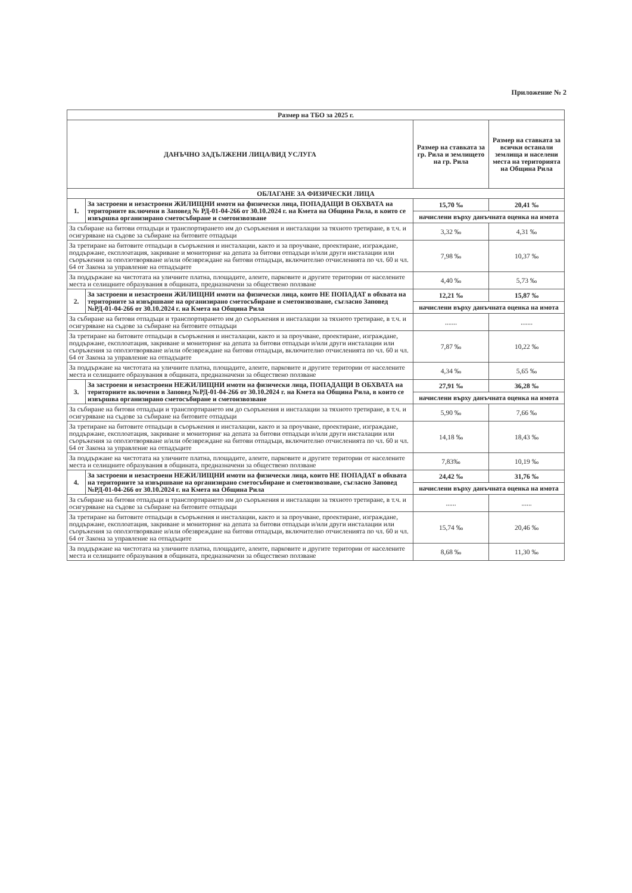Приложение № 2
| Размер на ТБО за 2025 г. | | | |
| --- | --- | --- | --- |
| ДАНЪЧНО ЗАДЪЛЖЕНИ ЛИЦА/ВИД УСЛУГА | | Размер на ставката за гр. Рила и землището на гр. Рила | Размер на ставката за всички останали землища и населени места на територията на Община Рила |
| ОБЛАГАНЕ ЗА ФИЗИЧЕСКИ ЛИЦА | | | |
| 1. | За застроени и незастроени ЖИЛИЩНИ имоти на физически лица, ПОПАДАЩИ В ОБХВАТА на териториите включени в Заповед № РД-01-04-266 от 30.10.2024 г. на Кмета на Община Рила, в които се извършва организирано сметосъбиране и сметоизвозване | 15,70 ‰ | 20,41 ‰ |
| | | начислени върху данъчната оценка на имота | |
| За събиране на битови отпадъци и транспортирането им до съоръжения и инсталации за тяхното третиране, в т.ч. и осигуряване на съдове за събиране на битовите отпадъци | | 3,32 ‰ | 4,31 ‰ |
| За третиране на битовите отпадъци в съоръжения и инсталации, както и за проучване, проектиране, изграждане, поддържане, експлоатация, закриване и мониторинг на депата за битови отпадъци и/или други инсталации или съоръжения за оползотворяване и/или обезвреждане на битови отпадъци, включително отчисленията по чл. 60 и чл. 64 от Закона за управление на отпадъците | | 7,98 ‰ | 10,37 ‰ |
| За поддържане на чистотата на уличните платна, площадите, алеите, парковите и другите територии от населените места и селищните образувания в общината, предназначени за обществено ползване | | 4,40 ‰ | 5,73 ‰ |
| 2. | За застроени и незастроени ЖИЛИЩНИ имоти на физически лица, които НЕ ПОПАДАТ в обхвата на териториите за извършване на организирано сметосъбиране и сметоизвозване, съгласно Заповед №РД-01-04-266 от 30.10.2024 г. на Кмета на Община Рила | 12,21 ‰ | 15,87 ‰ |
| | | начислени върху данъчната оценка на имота | |
| За събиране на битови отпадъци и транспортирането им до съоръжения и инсталации за тяхното третиране, в т.ч. и осигуряване на съдове за събиране на битовите отпадъци | | ....... | ....... |
| За третиране на битовите отпадъци в съоръжения и инсталации, както и за проучване, проектиране, изграждане, поддържане, експлоатация, закриване и мониторинг на депата за битови отпадъци и/или други инсталации или съоръжения за оползотворяване и/или обезвреждане на битови отпадъци, включително отчисленията по чл. 60 и чл. 64 от Закона за управление на отпадъците | | 7,87 ‰ | 10,22 ‰ |
| За поддържане на чистотата на уличните платна, площадите, алеите, парковите и другите територии от населените места и селищните образувания в общината, предназначени за обществено ползване | | 4,34 ‰ | 5,65 ‰ |
| 3. | За застроени и незастроени НЕЖИЛИЩНИ имоти на физически лица, ПОПАДАЩИ В ОБХВАТА на териториите включени в Заповед №РД-01-04-266 от 30.10.2024 г. на Кмета на Община Рила, в които се извършва организирано сметосъбиране и сметоизвозване | 27,91 ‰ | 36,28 ‰ |
| | | начислени върху данъчната оценка на имота | |
| За събиране на битови отпадъци и транспортирането им до съоръжения и инсталации за тяхното третиране, в т.ч. и осигуряване на съдове за събиране на битовите отпадъци | | 5,90 ‰ | 7,66 ‰ |
| За третиране на битовите отпадъци в съоръжения и инсталации, както и за проучване, проектиране, изграждане, поддържане, експлоатация, закриване и мониторинг на депата за битови отпадъци и/или други инсталации или съоръжения за оползотворяване и/или обезвреждане на битови отпадъци, включително отчисленията по чл. 60 и чл. 64 от Закона за управление на отпадъците | | 14,18 ‰ | 18,43 ‰ |
| За поддържане на чистотата на уличните платна, площадите, алеите, парковите и другите територии от населените места и селищните образувания в общината, предназначени за обществено ползване | | 7,83‰ | 10,19 ‰ |
| 4. | За застроени и незастроени НЕЖИЛИЩНИ имоти на физически лица, които НЕ ПОПАДАТ в обхвата на териториите за извършване на организирано сметосъбиране и сметоизвозване, съгласно Заповед №РД-01-04-266 от 30.10.2024 г. на Кмета на Община Рила | 24,42 ‰ | 31,76 ‰ |
| | | начислени върху данъчната оценка на имота | |
| За събиране на битови отпадъци и транспортирането им до съоръжения и инсталации за тяхното третиране, в т.ч. и осигуряване на съдове за събиране на битовите отпадъци | | ...... | ...... |
| За третиране на битовите отпадъци в съоръжения и инсталации, както и за проучване, проектиране, изграждане, поддържане, експлоатация, закриване и мониторинг на депата за битови отпадъци и/или други инсталации или съоръжения за оползотворяване и/или обезвреждане на битови отпадъци, включително отчисленията по чл. 60 и чл. 64 от Закона за управление на отпадъците | | 15,74 ‰ | 20,46 ‰ |
| За поддържане на чистотата на уличните платна, площадите, алеите, парковите и другите територии от населените места и селищните образувания в общината, предназначени за обществено ползване | | 8,68 ‰ | 11,30 ‰ |